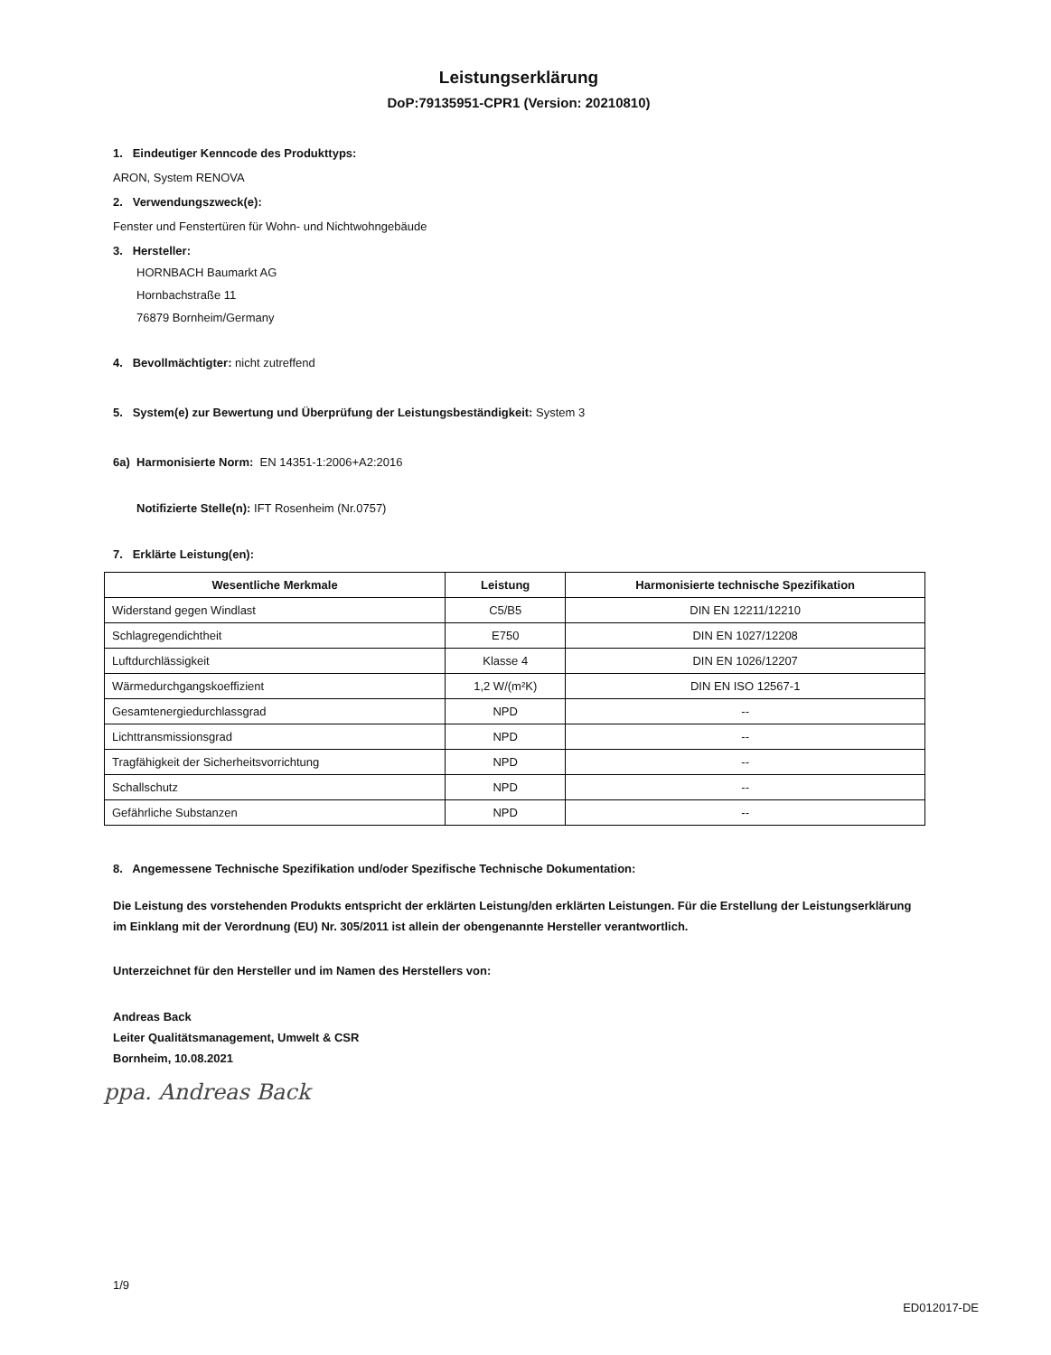Leistungserklärung
DoP:79135951-CPR1 (Version: 20210810)
1. Eindeutiger Kenncode des Produkttyps:
ARON, System RENOVA
2. Verwendungszweck(e):
Fenster und Fenstertüren für Wohn- und Nichtwohngebäude
3. Hersteller:
HORNBACH Baumarkt AG
Hornbachstraße 11
76879 Bornheim/Germany
4. Bevollmächtigter: nicht zutreffend
5. System(e) zur Bewertung und Überprüfung der Leistungsbeständigkeit: System 3
6a) Harmonisierte Norm: EN 14351-1:2006+A2:2016
Notifizierte Stelle(n): IFT Rosenheim (Nr.0757)
7. Erklärte Leistung(en):
| Wesentliche Merkmale | Leistung | Harmonisierte technische Spezifikation |
| --- | --- | --- |
| Widerstand gegen Windlast | C5/B5 | DIN EN 12211/12210 |
| Schlagregendichtheit | E750 | DIN EN 1027/12208 |
| Luftdurchlässigkeit | Klasse 4 | DIN EN 1026/12207 |
| Wärmedurchgangskoeffizient | 1,2 W/(m²K) | DIN EN ISO 12567-1 |
| Gesamtenergiedurchlassgrad | NPD | -- |
| Lichttransmissionsgrad | NPD | -- |
| Tragfähigkeit der Sicherheitsvorrichtung | NPD | -- |
| Schallschutz | NPD | -- |
| Gefährliche Substanzen | NPD | -- |
8. Angemessene Technische Spezifikation und/oder Spezifische Technische Dokumentation:
Die Leistung des vorstehenden Produkts entspricht der erklärten Leistung/den erklärten Leistungen. Für die Erstellung der Leistungserklärung im Einklang mit der Verordnung (EU) Nr. 305/2011 ist allein der obengenannte Hersteller verantwortlich.
Unterzeichnet für den Hersteller und im Namen des Herstellers von:
Andreas Back
Leiter Qualitätsmanagement, Umwelt & CSR
Bornheim, 10.08.2021
ppa. Andreas Back
1/9
ED012017-DE